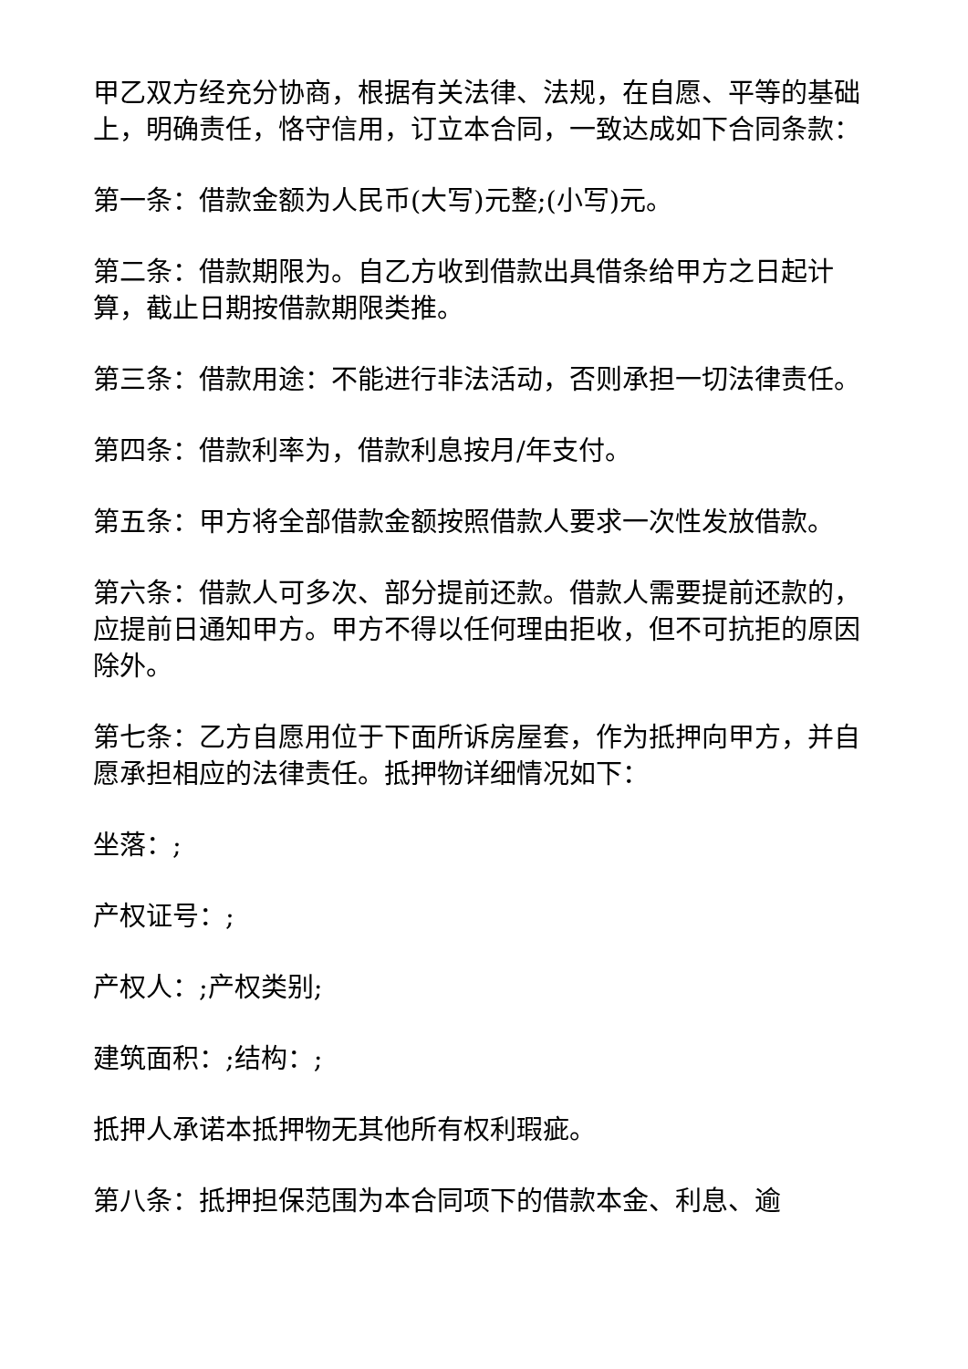甲乙双方经充分协商，根据有关法律、法规，在自愿、平等的基础上，明确责任，恪守信用，订立本合同，一致达成如下合同条款：
第一条：借款金额为人民币(大写)元整;(小写)元。
第二条：借款期限为。自乙方收到借款出具借条给甲方之日起计算，截止日期按借款期限类推。
第三条：借款用途：不能进行非法活动，否则承担一切法律责任。
第四条：借款利率为，借款利息按月/年支付。
第五条：甲方将全部借款金额按照借款人要求一次性发放借款。
第六条：借款人可多次、部分提前还款。借款人需要提前还款的，应提前日通知甲方。甲方不得以任何理由拒收，但不可抗拒的原因除外。
第七条：乙方自愿用位于下面所诉房屋套，作为抵押向甲方，并自愿承担相应的法律责任。抵押物详细情况如下：
坐落：;
产权证号：;
产权人：;产权类别;
建筑面积：;结构：;
抵押人承诺本抵押物无其他所有权利瑕疵。
第八条：抵押担保范围为本合同项下的借款本金、利息、逾